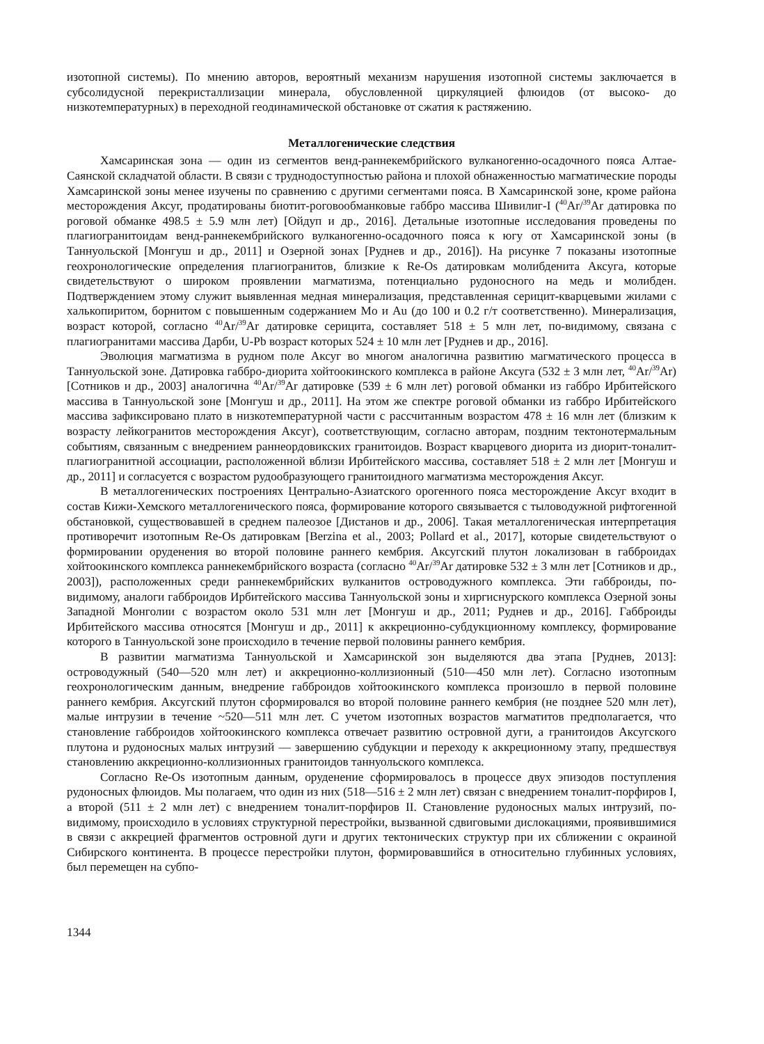изотопной системы). По мнению авторов, вероятный механизм нарушения изотопной системы заключается в субсолидусной перекристаллизации минерала, обусловленной циркуляцией флюидов (от высоко- до низкотемпературных) в переходной геодинамической обстановке от сжатия к растяжению.
Металлогенические следствия
Хамсаринская зона — один из сегментов венд-раннекембрийского вулканогенно-осадочного пояса Алтае-Саянской складчатой области. В связи с труднодоступностью района и плохой обнаженностью магматические породы Хамсаринской зоны менее изучены по сравнению с другими сегментами пояса. В Хамсаринской зоне, кроме района месторождения Аксуг, продатированы биотит-роговообманковые габбро массива Шивилиг-I (<sup>40</sup>Ar/<sup>39</sup>Ar датировка по роговой обманке 498.5 ± 5.9 млн лет) [Ойдуп и др., 2016]. Детальные изотопные исследования проведены по плагиогранитоидам венд-раннекембрийского вулканогенно-осадочного пояса к югу от Хамсаринской зоны (в Таннуольской [Монгуш и др., 2011] и Озерной зонах [Руднев и др., 2016]). На рисунке 7 показаны изотопные геохронологические определения плагиогранитов, близкие к Re-Os датировкам молибденита Аксуга, которые свидетельствуют о широком проявлении магматизма, потенциально рудоносного на медь и молибден. Подтверждением этому служит выявленная медная минерализация, представленная серицит-кварцевыми жилами с халькопиритом, борнитом с повышенным содержанием Mo и Au (до 100 и 0.2 г/т соответственно). Минерализация, возраст которой, согласно <sup>40</sup>Ar/<sup>39</sup>Ar датировке серицита, составляет 518 ± 5 млн лет, по-видимому, связана с плагиогранитами массива Дарби, U-Pb возраст которых 524 ± 10 млн лет [Руднев и др., 2016].
Эволюция магматизма в рудном поле Аксуг во многом аналогична развитию магматического процесса в Таннуольской зоне. Датировка габбро-диорита хойтоокинского комплекса в районе Аксуга (532 ± 3 млн лет, <sup>40</sup>Ar/<sup>39</sup>Ar) [Сотников и др., 2003] аналогична <sup>40</sup>Ar/<sup>39</sup>Ar датировке (539 ± 6 млн лет) роговой обманки из габбро Ирбитейского массива в Таннуольской зоне [Монгуш и др., 2011]. На этом же спектре роговой обманки из габбро Ирбитейского массива зафиксировано плато в низкотемпературной части с рассчитанным возрастом 478 ± 16 млн лет (близким к возрасту лейкогранитов месторождения Аксуг), соответствующим, согласно авторам, поздним тектонотермальным событиям, связанным с внедрением раннеордовикских гранитоидов. Возраст кварцевого диорита из диорит-тоналит-плагиогранитной ассоциации, расположенной вблизи Ирбитейского массива, составляет 518 ± 2 млн лет [Монгуш и др., 2011] и согласуется с возрастом рудообразующего гранитоидного магматизма месторождения Аксуг.
В металлогенических построениях Центрально-Азиатского орогенного пояса месторождение Аксуг входит в состав Кижи-Хемского металлогенического пояса, формирование которого связывается с тыловодужной рифтогенной обстановкой, существовавшей в среднем палеозое [Дистанов и др., 2006]. Такая металлогеническая интерпретация противоречит изотопным Re-Os датировкам [Berzina et al., 2003; Pollard et al., 2017], которые свидетельствуют о формировании оруденения во второй половине раннего кембрия. Аксугский плутон локализован в габброидах хойтоокинского комплекса раннекембрийского возраста (согласно <sup>40</sup>Ar/<sup>39</sup>Ar датировке 532 ± 3 млн лет [Сотников и др., 2003]), расположенных среди раннекембрийских вулканитов островодужного комплекса. Эти габброиды, по-видимому, аналоги габброидов Ирбитейского массива Таннуольской зоны и хиргиснурского комплекса Озерной зоны Западной Монголии с возрастом около 531 млн лет [Монгуш и др., 2011; Руднев и др., 2016]. Габброиды Ирбитейского массива относятся [Монгуш и др., 2011] к аккреционно-субдукционному комплексу, формирование которого в Таннуольской зоне происходило в течение первой половины раннего кембрия.
В развитии магматизма Таннуольской и Хамсаринской зон выделяются два этапа [Руднев, 2013]: островодужный (540—520 млн лет) и аккреционно-коллизионный (510—450 млн лет). Согласно изотопным геохронологическим данным, внедрение габброидов хойтоокинского комплекса произошло в первой половине раннего кембрия. Аксугский плутон сформировался во второй половине раннего кембрия (не позднее 520 млн лет), малые интрузии в течение ~520—511 млн лет. С учетом изотопных возрастов магматитов предполагается, что становление габброидов хойтоокинского комплекса отвечает развитию островной дуги, а гранитоидов Аксугского плутона и рудоносных малых интрузий — завершению субдукции и переходу к аккреционному этапу, предшествуя становлению аккреционно-коллизионных гранитоидов таннуольского комплекса.
Согласно Re-Os изотопным данным, оруденение сформировалось в процессе двух эпизодов поступления рудоносных флюидов. Мы полагаем, что один из них (518—516 ± 2 млн лет) связан с внедрением тоналит-порфиров I, а второй (511 ± 2 млн лет) с внедрением тоналит-порфиров II. Становление рудоносных малых интрузий, по-видимому, происходило в условиях структурной перестройки, вызванной сдвиговыми дислокациями, проявившимися в связи с аккрецией фрагментов островной дуги и других тектонических структур при их сближении с окраиной Сибирского континента. В процессе перестройки плутон, формировавшийся в относительно глубинных условиях, был перемещен на субпо-
1344